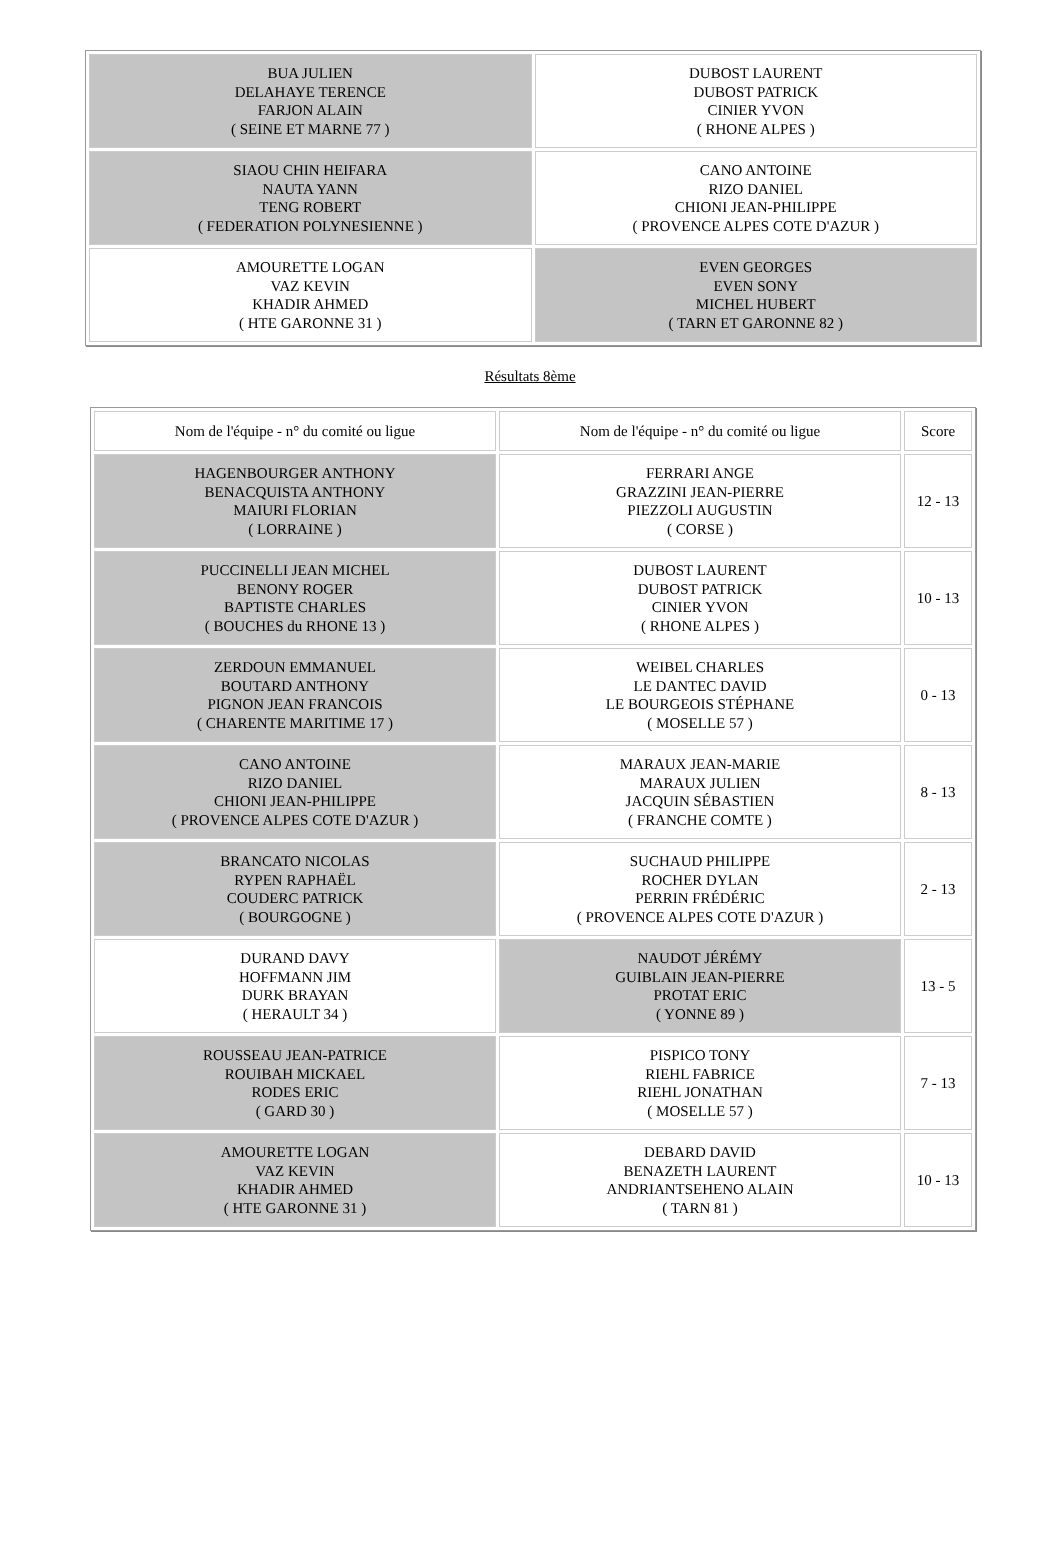| BUA JULIEN DELAHAYE TERENCE FARJON ALAIN ( SEINE ET MARNE 77 ) | DUBOST LAURENT DUBOST PATRICK CINIER YVON ( RHONE ALPES ) |
| SIAOU CHIN HEIFARA NAUTA YANN TENG ROBERT ( FEDERATION POLYNESIENNE ) | CANO ANTOINE RIZO DANIEL CHIONI JEAN-PHILIPPE ( PROVENCE ALPES COTE D'AZUR ) |
| AMOURETTE LOGAN VAZ KEVIN KHADIR AHMED ( HTE GARONNE 31 ) | EVEN GEORGES EVEN SONY MICHEL HUBERT ( TARN ET GARONNE 82 ) |
Résultats 8ème
| Nom de l'équipe - n° du comité ou ligue | Nom de l'équipe - n° du comité ou ligue | Score |
| --- | --- | --- |
| HAGENBOURGER ANTHONY BENACQUISTA ANTHONY MAIURI FLORIAN ( LORRAINE ) | FERRARI ANGE GRAZZINI JEAN-PIERRE PIEZZOLI AUGUSTIN ( CORSE ) | 12 - 13 |
| PUCCINELLI JEAN MICHEL BENONY ROGER BAPTISTE CHARLES ( BOUCHES du RHONE 13 ) | DUBOST LAURENT DUBOST PATRICK CINIER YVON ( RHONE ALPES ) | 10 - 13 |
| ZERDOUN EMMANUEL BOUTARD ANTHONY PIGNON JEAN FRANCOIS ( CHARENTE MARITIME 17 ) | WEIBEL CHARLES LE DANTEC DAVID LE BOURGEOIS STÉPHANE ( MOSELLE 57 ) | 0 - 13 |
| CANO ANTOINE RIZO DANIEL CHIONI JEAN-PHILIPPE ( PROVENCE ALPES COTE D'AZUR ) | MARAUX JEAN-MARIE MARAUX JULIEN JACQUIN SÉBASTIEN ( FRANCHE COMTE ) | 8 - 13 |
| BRANCATO NICOLAS RYPEN RAPHAËL COUDERC PATRICK ( BOURGOGNE ) | SUCHAUD PHILIPPE ROCHER DYLAN PERRIN FRÉDÉRIC ( PROVENCE ALPES COTE D'AZUR ) | 2 - 13 |
| DURAND DAVY HOFFMANN JIM DURK BRAYAN ( HERAULT 34 ) | NAUDOT JÉRÉMY GUIBLAIN JEAN-PIERRE PROTAT ERIC ( YONNE 89 ) | 13 - 5 |
| ROUSSEAU JEAN-PATRICE ROUIBAH MICKAEL RODES ERIC ( GARD 30 ) | PISPICO TONY RIEHL FABRICE RIEHL JONATHAN ( MOSELLE 57 ) | 7 - 13 |
| AMOURETTE LOGAN VAZ KEVIN KHADIR AHMED ( HTE GARONNE 31 ) | DEBARD DAVID BENAZETH LAURENT ANDRIANTSEHENO ALAIN ( TARN 81 ) | 10 - 13 |